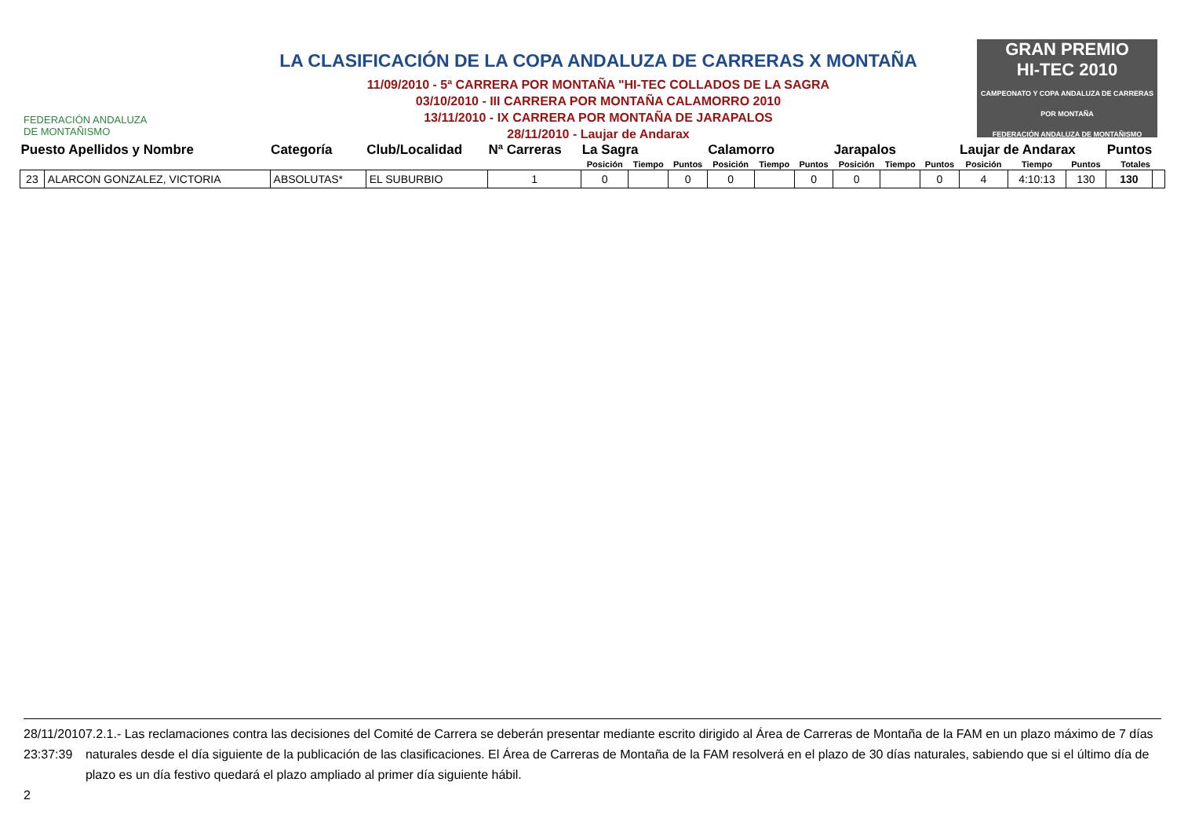FEDERACIÓN ANDALUZA
DE MONTAÑISMO
LA CLASIFICACIÓN DE LA COPA ANDALUZA DE CARRERAS X MONTAÑA
11/09/2010 - 5ª CARRERA POR MONTAÑA "HI-TEC COLLADOS DE LA SAGRA
03/10/2010 - III CARRERA POR MONTAÑA CALAMORRO 2010
13/11/2010 - IX CARRERA POR MONTAÑA DE JARAPALOS
28/11/2010 - Laujar de Andarax
GRAN PREMIO
HI-TEC 2010
CAMPEONATO Y COPA ANDALUZA DE CARRERAS POR MONTAÑA
FEDERACIÓN ANDALUZA DE MONTAÑISMO
| Puesto Apellidos y Nombre | | Categoría | Club/Localidad | Nª Carreras | La Sagra | | | Calamorro | | | Jarapalos | | | Laujar de Andarax | | | Puntos | |
| --- | --- | --- | --- | --- | --- | --- | --- | --- | --- | --- | --- | --- | --- | --- | --- | --- | --- | --- |
| | | | | | Posición | Tiempo | Puntos | Posición | Tiempo | Puntos | Posición | Tiempo | Puntos | Posición | Tiempo | Puntos | Totales | |
| 23 | ALARCON GONZALEZ, VICTORIA | ABSOLUTAS* | EL SUBURBIO | 1 | 0 | | 0 | 0 | | 0 | 0 | | 0 | 4 | 4:10:13 | 130 | 130 | |
28/11/2010 23:37:39
2
7.2.1.- Las reclamaciones contra las decisiones del Comité de Carrera se deberán presentar mediante escrito dirigido al Área de Carreras de Montaña de la FAM en un plazo máximo de 7 días naturales desde el día siguiente de la publicación de las clasificaciones. El Área de Carreras de Montaña de la FAM resolverá en el plazo de 30 días naturales, sabiendo que si el último día de plazo es un día festivo quedará el plazo ampliado al primer día siguiente hábil.